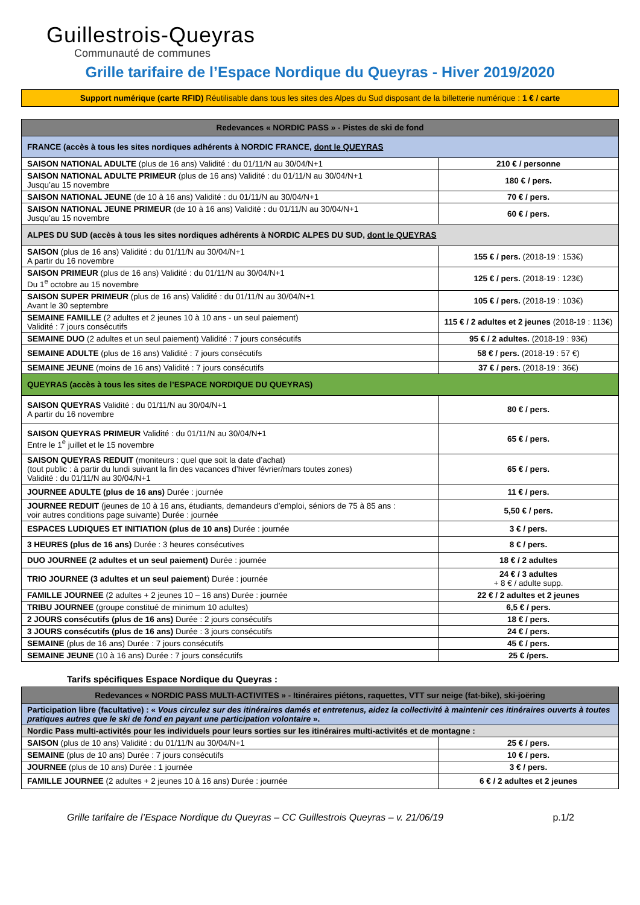Guillestrois-Queyras
Communauté de communes
Grille tarifaire de l’Espace Nordique du Queyras - Hiver 2019/2020
Support numérique (carte RFID) Réutilisable dans tous les sites des Alpes du Sud disposant de la billetterie numérique : 1 € / carte
| Redevances « NORDIC PASS » - Pistes de ski de fond | |
| --- | --- |
| FRANCE (accès à tous les sites nordiques adhérents à NORDIC FRANCE, dont le QUEYRAS | |
| SAISON NATIONAL ADULTE (plus de 16 ans) Validité : du 01/11/N au 30/04/N+1 | 210 € / personne |
| SAISON NATIONAL ADULTE PRIMEUR (plus de 16 ans) Validité : du 01/11/N au 30/04/N+1 Jusqu’au 15 novembre | 180 € / pers. |
| SAISON NATIONAL JEUNE (de 10 à 16 ans) Validité : du 01/11/N au 30/04/N+1 | 70 € / pers. |
| SAISON NATIONAL JEUNE PRIMEUR (de 10 à 16 ans) Validité : du 01/11/N au 30/04/N+1 Jusqu’au 15 novembre | 60 € / pers. |
| ALPES DU SUD (accès à tous les sites nordiques adhérents à NORDIC ALPES DU SUD, dont le QUEYRAS | |
| SAISON (plus de 16 ans) Validité : du 01/11/N au 30/04/N+1 A partir du 16 novembre | 155 € / pers. (2018-19 : 153€) |
| SAISON PRIMEUR (plus de 16 ans) Validité : du 01/11/N au 30/04/N+1 Du 1<sup>e</sup> octobre au 15 novembre | 125 € / pers. (2018-19 : 123€) |
| SAISON SUPER PRIMEUR (plus de 16 ans) Validité : du 01/11/N au 30/04/N+1 Avant le 30 septembre | 105 € / pers. (2018-19 : 103€) |
| SEMAINE FAMILLE (2 adultes et 2 jeunes 10 à 10 ans - un seul paiement) Validité : 7 jours consécutifs | 115 € / 2 adultes et 2 jeunes (2018-19 : 113€) |
| SEMAINE DUO (2 adultes et un seul paiement) Validité : 7 jours consécutifs | 95 € / 2 adultes. (2018-19 : 93€) |
| SEMAINE ADULTE (plus de 16 ans) Validité : 7 jours consécutifs | 58 € / pers. (2018-19 : 57 €) |
| SEMAINE JEUNE (moins de 16 ans) Validité : 7 jours consécutifs | 37 € / pers. (2018-19 : 36€) |
| QUEYRAS (accès à tous les sites de l’ESPACE NORDIQUE DU QUEYRAS) | |
| SAISON QUEYRAS Validité : du 01/11/N au 30/04/N+1 A partir du 16 novembre | 80 € / pers. |
| SAISON QUEYRAS PRIMEUR Validité : du 01/11/N au 30/04/N+1 Entre le 1<sup>e</sup> juillet et le 15 novembre | 65 € / pers. |
| SAISON QUEYRAS REDUIT (moniteurs : quel que soit la date d’achat) (tout public : à partir du lundi suivant la fin des vacances d’hiver février/mars toutes zones) Validité : du 01/11/N au 30/04/N+1 | 65 € / pers. |
| JOURNEE ADULTE (plus de 16 ans) Durée : journée | 11 € / pers. |
| JOURNEE REDUIT (jeunes de 10 à 16 ans, étudiants, demandeurs d’emploi, séniors de 75 à 85 ans : voir autres conditions page suivante) Durée : journée | 5,50 € / pers. |
| ESPACES LUDIQUES ET INITIATION (plus de 10 ans) Durée : journée | 3 € / pers. |
| 3 HEURES (plus de 16 ans) Durée : 3 heures consécutives | 8 € / pers. |
| DUO JOURNEE (2 adultes et un seul paiement) Durée : journée | 18 € / 2 adultes |
| TRIO JOURNEE (3 adultes et un seul paiement ) Durée : journée | 24 € / 3 adultes + 8 € / adulte supp. |
| FAMILLE JOURNEE (2 adultes + 2 jeunes 10 – 16 ans) Durée : journée | 22 € / 2 adultes et 2 jeunes |
| TRIBU JOURNEE (groupe constitué de minimum 10 adultes) | 6,5 € / pers. |
| 2 JOURS consécutifs (plus de 16 ans) Durée : 2 jours consécutifs | 18 € / pers. |
| 3 JOURS consécutifs (plus de 16 ans) Durée : 3 jours consécutifs | 24 € / pers. |
| SEMAINE (plus de 16 ans) Durée : 7 jours consécutifs | 45 € / pers. |
| SEMAINE JEUNE (10 à 16 ans) Durée : 7 jours consécutifs | 25 € /pers. |
Tarifs spécifiques Espace Nordique du Queyras :
| Redevances « NORDIC PASS MULTI-ACTIVITES » - Itinéraires piétons, raquettes, VTT sur neige (fat-bike), ski-joëring | |
| --- | --- |
| Participation libre (facultative) : « Vous circulez sur des itinéraires damés et entretenus, aidez la collectivité à maintenir ces itinéraires ouverts à toutes pratiques autres que le ski de fond en payant une participation volontaire ». | |
| Nordic Pass multi-activités pour les individuels pour leurs sorties sur les itinéraires multi-activités et de montagne : | |
| SAISON (plus de 10 ans) Validité : du 01/11/N au 30/04/N+1 | 25 € / pers. |
| SEMAINE (plus de 10 ans) Durée : 7 jours consécutifs | 10 € / pers. |
| JOURNEE (plus de 10 ans) Durée : 1 journée | 3 € / pers. |
| FAMILLE JOURNEE (2 adultes + 2 jeunes 10 à 16 ans) Durée : journée | 6 € / 2 adultes et 2 jeunes |
Grille tarifaire de l’Espace Nordique du Queyras – CC Guillestrois Queyras – v. 21/06/19 p.1/2